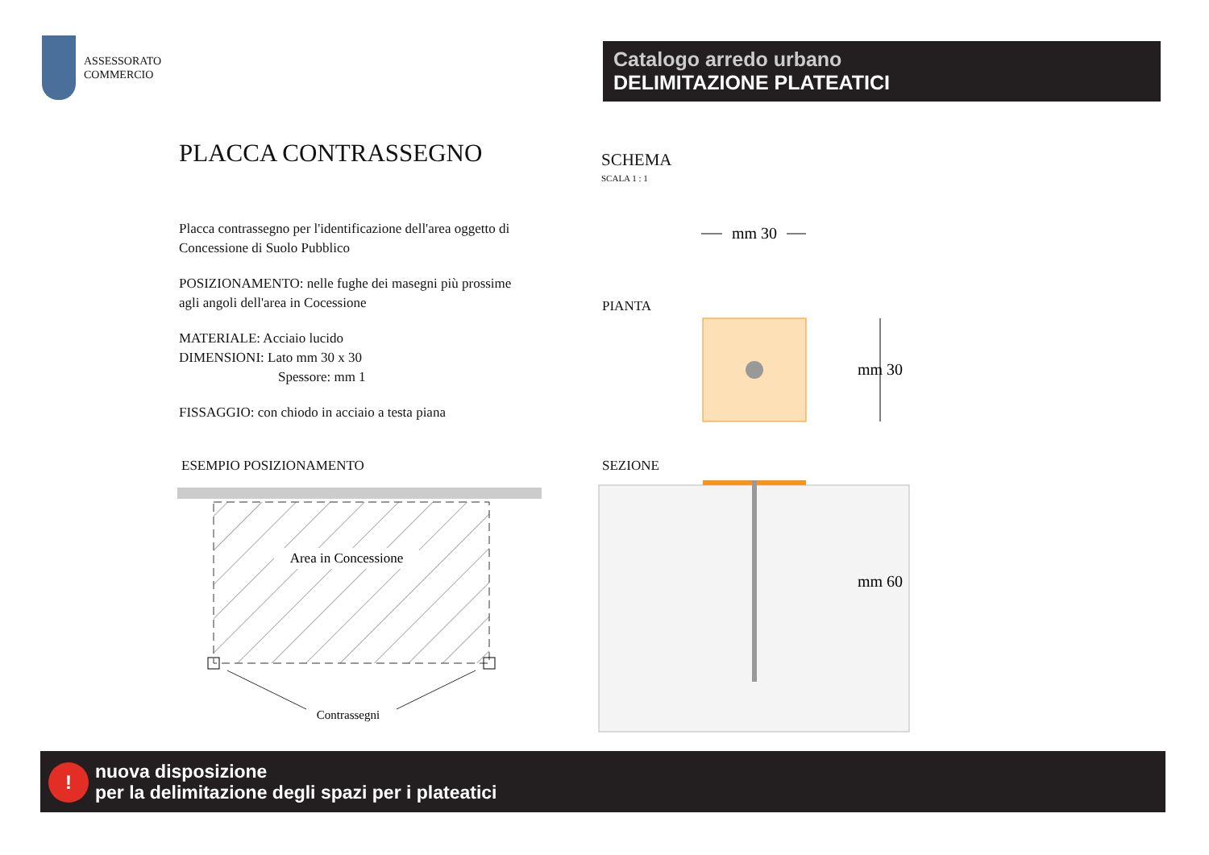ASSESSORATO
COMMERCIO
Catalogo arredo urbano
DELIMITAZIONE PLATEATICI
PLACCA CONTRASSEGNO
Placca contrassegno per l'identificazione dell'area oggetto di Concessione di Suolo Pubblico
POSIZIONAMENTO: nelle fughe dei masegni più prossime agli angoli dell'area in Cocessione
MATERIALE: Acciaio lucido
DIMENSIONI: Lato mm 30 x 30
Spessore: mm 1
FISSAGGIO: con chiodo in acciaio a testa piana
SCHEMA
SCALA 1 : 1
ESEMPIO POSIZIONAMENTO
Area in Concessione
Contrassegni
PIANTA
SEZIONE
mm 30
mm 30
mm 60
!
nuova disposizione
per la delimitazione degli spazi per i plateatici